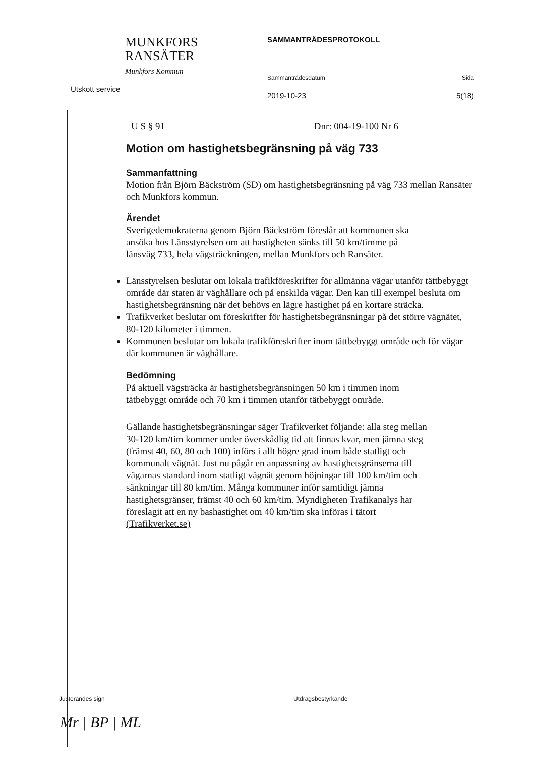MUNKFORS
RANSÄTER
Munkfors Kommun
Utskott service
SAMMANTRÄDESPROTOKOLL
Sammanträdesdatum Sida
2019-10-23 5(18)
U S § 91 Dnr: 004-19-100 Nr 6
Motion om hastighetsbegränsning på väg 733
Sammanfattning
Motion från Björn Bäckström (SD) om hastighetsbegränsning på väg 733 mellan Ransäter och Munkfors kommun.
Ärendet
Sverigedemokraterna genom Björn Bäckström föreslår att kommunen ska ansöka hos Länsstyrelsen om att hastigheten sänks till 50 km/timme på länsväg 733, hela vägsträckningen, mellan Munkfors och Ransäter.
Länsstyrelsen beslutar om lokala trafikföreskrifter för allmänna vägar utanför tättbebyggt område där staten är väghållare och på enskilda vägar. Den kan till exempel besluta om hastighetsbegränsning när det behövs en lägre hastighet på en kortare sträcka.
Trafikverket beslutar om föreskrifter för hastighetsbegränsningar på det större vägnätet, 80-120 kilometer i timmen.
Kommunen beslutar om lokala trafikföreskrifter inom tättbebyggt område och för vägar där kommunen är väghållare.
Bedömning
På aktuell vägsträcka är hastighetsbegränsningen 50 km i timmen inom tätbebyggt område och 70 km i timmen utanför tätbebyggt område.
Gällande hastighetsbegränsningar säger Trafikverket följande: alla steg mellan 30-120 km/tim kommer under överskådlig tid att finnas kvar, men jämna steg (främst 40, 60, 80 och 100) införs i allt högre grad inom både statligt och kommunalt vägnät. Just nu pågår en anpassning av hastighetsgränserna till vägarnas standard inom statligt vägnät genom höjningar till 100 km/tim och sänkningar till 80 km/tim. Många kommuner inför samtidigt jämna hastighetsgränser, främst 40 och 60 km/tim. Myndigheten Trafikanalys har föreslagit att en ny bashastighet om 40 km/tim ska införas i tätort (Trafikverket.se)
Justerandes sign
Mr | BP | ML
Utdragsbestyrkande